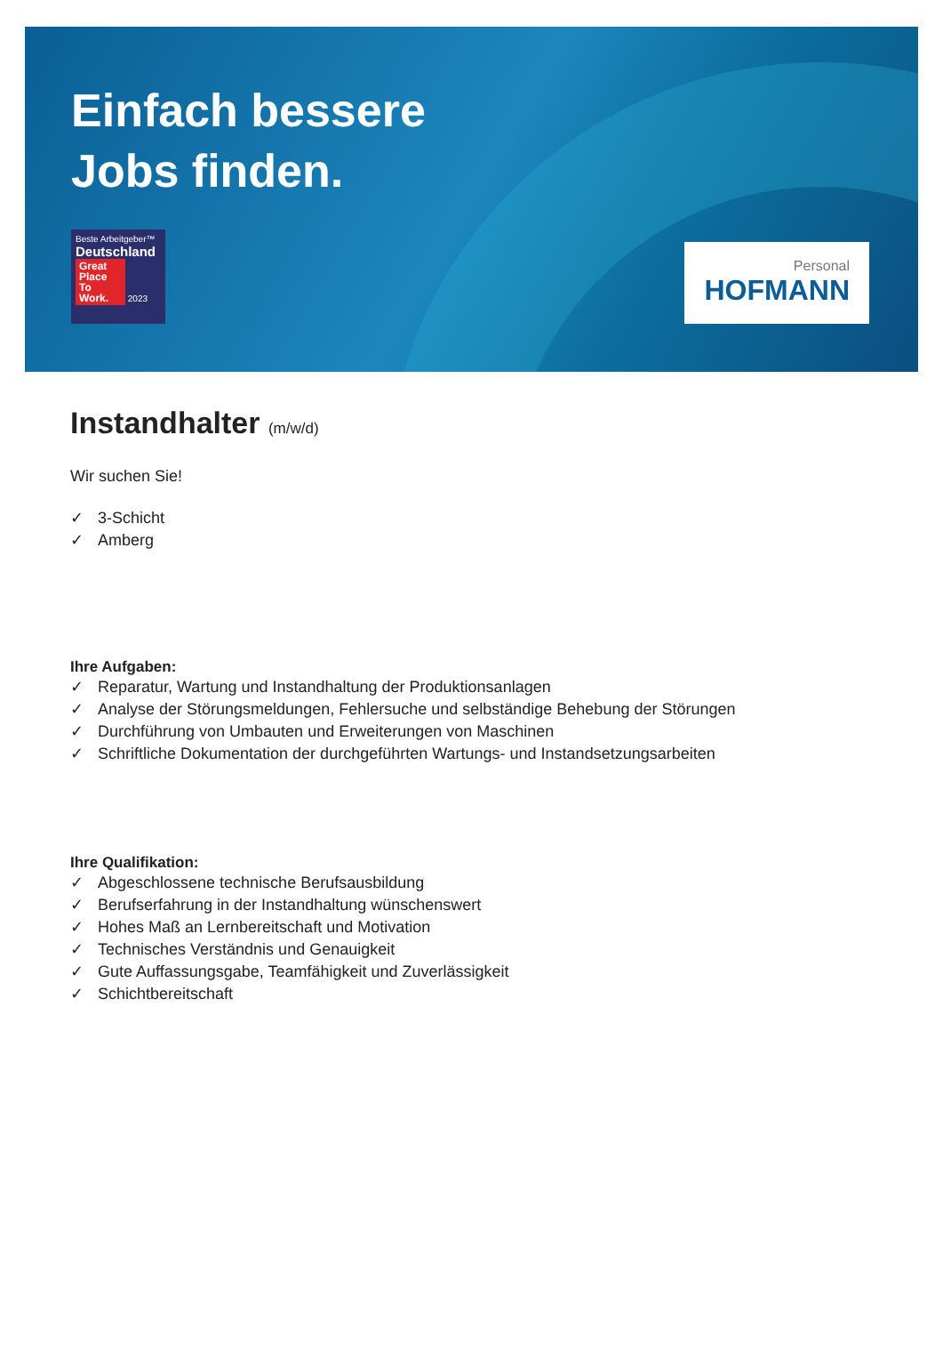Einfach bessere
Jobs finden.
Beste Arbeitgeber™
Deutschland
Great Place To Work. 2023
Personal
HOFMANN
Instandhalter (m/w/d)
Wir suchen Sie!
✓ 3-Schicht
✓ Amberg
Ihre Aufgaben:
✓ Reparatur, Wartung und Instandhaltung der Produktionsanlagen
✓ Analyse der Störungsmeldungen, Fehlersuche und selbständige Behebung der Störungen
✓ Durchführung von Umbauten und Erweiterungen von Maschinen
✓ Schriftliche Dokumentation der durchgeführten Wartungs- und Instandsetzungsarbeiten
Ihre Qualifikation:
✓ Abgeschlossene technische Berufsausbildung
✓ Berufserfahrung in der Instandhaltung wünschenswert
✓ Hohes Maß an Lernbereitschaft und Motivation
✓ Technisches Verständnis und Genauigkeit
✓ Gute Auffassungsgabe, Teamfähigkeit und Zuverlässigkeit
✓ Schichtbereitschaft